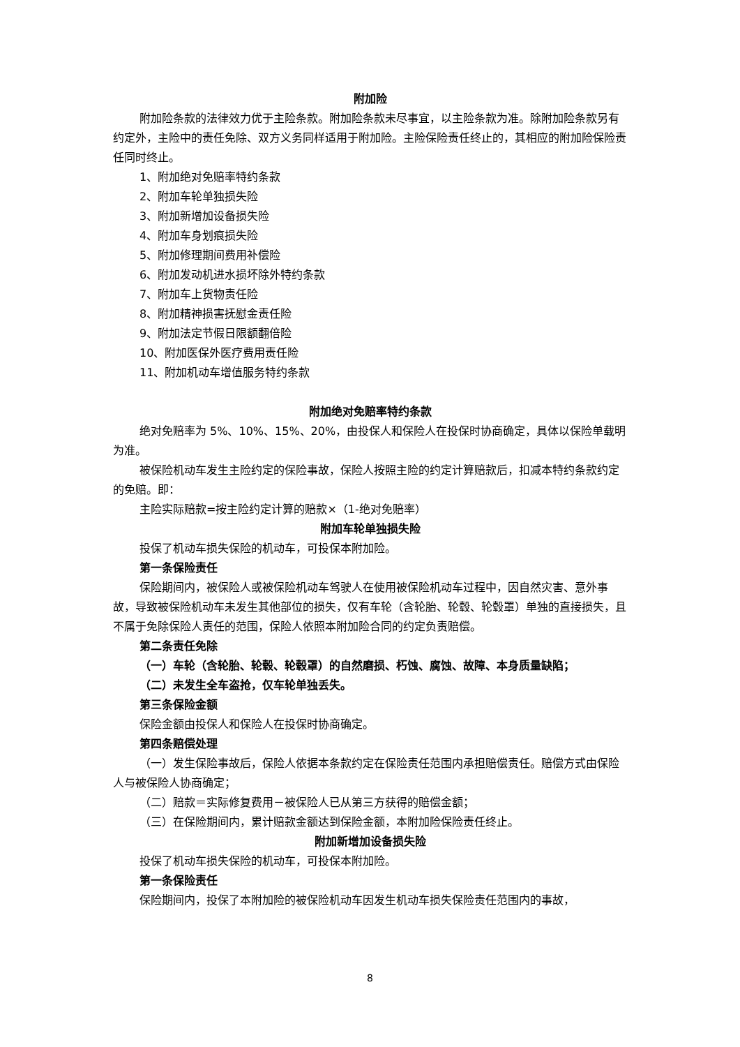附加险
附加险条款的法律效力优于主险条款。附加险条款未尽事宜，以主险条款为准。除附加险条款另有约定外，主险中的责任免除、双方义务同样适用于附加险。主险保险责任终止的，其相应的附加险保险责任同时终止。
1、附加绝对免赔率特约条款
2、附加车轮单独损失险
3、附加新增加设备损失险
4、附加车身划痕损失险
5、附加修理期间费用补偿险
6、附加发动机进水损坏除外特约条款
7、附加车上货物责任险
8、附加精神损害抚慰金责任险
9、附加法定节假日限额翻倍险
10、附加医保外医疗费用责任险
11、附加机动车增值服务特约条款
附加绝对免赔率特约条款
绝对免赔率为 5%、10%、15%、20%，由投保人和保险人在投保时协商确定，具体以保险单载明为准。
被保险机动车发生主险约定的保险事故，保险人按照主险的约定计算赔款后，扣减本特约条款约定的免赔。即：
主险实际赔款=按主险约定计算的赔款×（1-绝对免赔率）
附加车轮单独损失险
投保了机动车损失保险的机动车，可投保本附加险。
第一条保险责任
保险期间内，被保险人或被保险机动车驾驶人在使用被保险机动车过程中，因自然灾害、意外事故，导致被保险机动车未发生其他部位的损失，仅有车轮（含轮胎、轮毂、轮毂罩）单独的直接损失，且不属于免除保险人责任的范围，保险人依照本附加险合同的约定负责赔偿。
第二条责任免除
（一）车轮（含轮胎、轮毂、轮毂罩）的自然磨损、朽蚀、腐蚀、故障、本身质量缺陷；
（二）未发生全车盗抢，仅车轮单独丢失。
第三条保险金额
保险金额由投保人和保险人在投保时协商确定。
第四条赔偿处理
（一）发生保险事故后，保险人依据本条款约定在保险责任范围内承担赔偿责任。赔偿方式由保险人与被保险人协商确定；
（二）赔款＝实际修复费用－被保险人已从第三方获得的赔偿金额；
（三）在保险期间内，累计赔款金额达到保险金额，本附加险保险责任终止。
附加新增加设备损失险
投保了机动车损失保险的机动车，可投保本附加险。
第一条保险责任
保险期间内，投保了本附加险的被保险机动车因发生机动车损失保险责任范围内的事故，
8